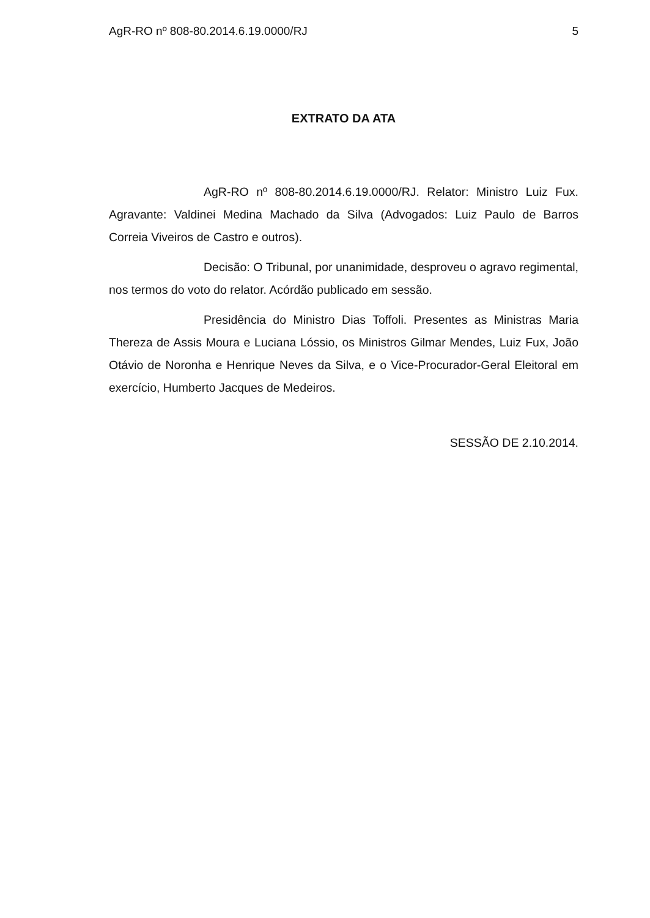AgR-RO nº 808-80.2014.6.19.0000/RJ 5
EXTRATO DA ATA
AgR-RO nº 808-80.2014.6.19.0000/RJ. Relator: Ministro Luiz Fux. Agravante: Valdinei Medina Machado da Silva (Advogados: Luiz Paulo de Barros Correia Viveiros de Castro e outros).
Decisão: O Tribunal, por unanimidade, desproveu o agravo regimental, nos termos do voto do relator. Acórdão publicado em sessão.
Presidência do Ministro Dias Toffoli. Presentes as Ministras Maria Thereza de Assis Moura e Luciana Lóssio, os Ministros Gilmar Mendes, Luiz Fux, João Otávio de Noronha e Henrique Neves da Silva, e o Vice-Procurador-Geral Eleitoral em exercício, Humberto Jacques de Medeiros.
SESSÃO DE 2.10.2014.